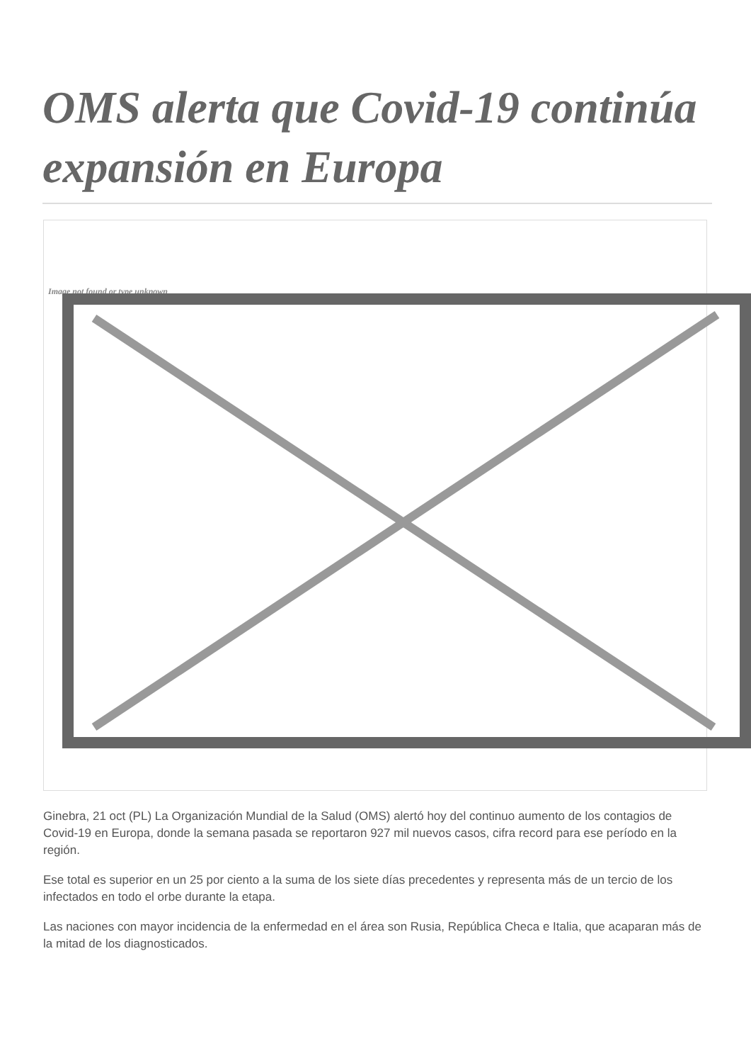OMS alerta que Covid-19 continúa expansión en Europa
Image not found or type unknown
Ginebra, 21 oct (PL) La Organización Mundial de la Salud (OMS) alertó hoy del continuo aumento de los contagios de Covid-19 en Europa, donde la semana pasada se reportaron 927 mil nuevos casos, cifra record para ese período en la región.
Ese total es superior en un 25 por ciento a la suma de los siete días precedentes y representa más de un tercio de los infectados en todo el orbe durante la etapa.
Las naciones con mayor incidencia de la enfermedad en el área son Rusia, República Checa e Italia, que acaparan más de la mitad de los diagnosticados.